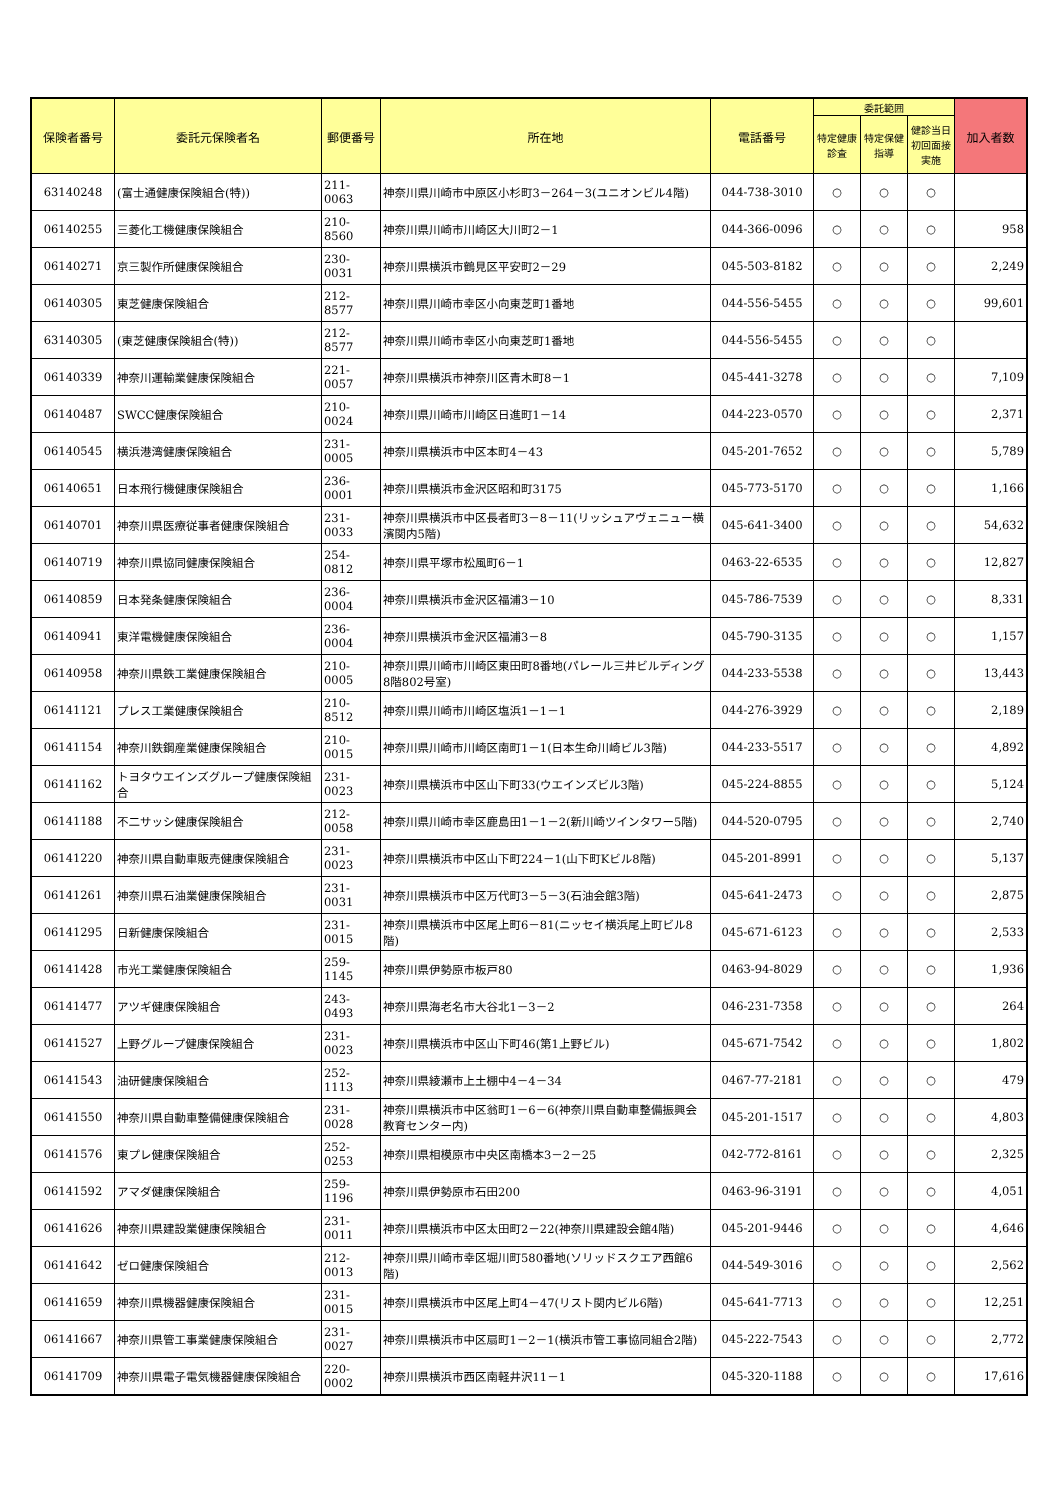| 保険者番号 | 委託元保険者名 | 郵便番号 | 所在地 | 電話番号 | 委託範囲 | | | 加入者数 |
| --- | --- | --- | --- | --- | --- | --- | --- | --- |
| | | | | | 特定健康診査 | 特定保健指導 | 健診当日初回面接実施 | |
| 63140248 | (富士通健康保険組合(特)) | 211-0063 | 神奈川県川崎市中原区小杉町3－264－3(ユニオンビル4階) | 044-738-3010 | ○ | ○ | ○ | |
| 06140255 | 三菱化工機健康保険組合 | 210-8560 | 神奈川県川崎市川崎区大川町2－1 | 044-366-0096 | ○ | ○ | ○ | 958 |
| 06140271 | 京三製作所健康保険組合 | 230-0031 | 神奈川県横浜市鶴見区平安町2－29 | 045-503-8182 | ○ | ○ | ○ | 2,249 |
| 06140305 | 東芝健康保険組合 | 212-8577 | 神奈川県川崎市幸区小向東芝町1番地 | 044-556-5455 | ○ | ○ | ○ | 99,601 |
| 63140305 | (東芝健康保険組合(特)) | 212-8577 | 神奈川県川崎市幸区小向東芝町1番地 | 044-556-5455 | ○ | ○ | ○ | |
| 06140339 | 神奈川運輸業健康保険組合 | 221-0057 | 神奈川県横浜市神奈川区青木町8－1 | 045-441-3278 | ○ | ○ | ○ | 7,109 |
| 06140487 | SWCC健康保険組合 | 210-0024 | 神奈川県川崎市川崎区日進町1－14 | 044-223-0570 | ○ | ○ | ○ | 2,371 |
| 06140545 | 横浜港湾健康保険組合 | 231-0005 | 神奈川県横浜市中区本町4－43 | 045-201-7652 | ○ | ○ | ○ | 5,789 |
| 06140651 | 日本飛行機健康保険組合 | 236-0001 | 神奈川県横浜市金沢区昭和町3175 | 045-773-5170 | ○ | ○ | ○ | 1,166 |
| 06140701 | 神奈川県医療従事者健康保険組合 | 231-0033 | 神奈川県横浜市中区長者町3－8－11(リッシュアヴェニュー横濱関内5階) | 045-641-3400 | ○ | ○ | ○ | 54,632 |
| 06140719 | 神奈川県協同健康保険組合 | 254-0812 | 神奈川県平塚市松風町6－1 | 0463-22-6535 | ○ | ○ | ○ | 12,827 |
| 06140859 | 日本発条健康保険組合 | 236-0004 | 神奈川県横浜市金沢区福浦3－10 | 045-786-7539 | ○ | ○ | ○ | 8,331 |
| 06140941 | 東洋電機健康保険組合 | 236-0004 | 神奈川県横浜市金沢区福浦3－8 | 045-790-3135 | ○ | ○ | ○ | 1,157 |
| 06140958 | 神奈川県鉄工業健康保険組合 | 210-0005 | 神奈川県川崎市川崎区東田町8番地(パレール三井ビルディング8階802号室) | 044-233-5538 | ○ | ○ | ○ | 13,443 |
| 06141121 | プレス工業健康保険組合 | 210-8512 | 神奈川県川崎市川崎区塩浜1－1－1 | 044-276-3929 | ○ | ○ | ○ | 2,189 |
| 06141154 | 神奈川鉄鋼産業健康保険組合 | 210-0015 | 神奈川県川崎市川崎区南町1－1(日本生命川崎ビル3階) | 044-233-5517 | ○ | ○ | ○ | 4,892 |
| 06141162 | トヨタウエインズグループ健康保険組合 | 231-0023 | 神奈川県横浜市中区山下町33(ウエインズビル3階) | 045-224-8855 | ○ | ○ | ○ | 5,124 |
| 06141188 | 不二サッシ健康保険組合 | 212-0058 | 神奈川県川崎市幸区鹿島田1－1－2(新川崎ツインタワー5階) | 044-520-0795 | ○ | ○ | ○ | 2,740 |
| 06141220 | 神奈川県自動車販売健康保険組合 | 231-0023 | 神奈川県横浜市中区山下町224－1(山下町Kビル8階) | 045-201-8991 | ○ | ○ | ○ | 5,137 |
| 06141261 | 神奈川県石油業健康保険組合 | 231-0031 | 神奈川県横浜市中区万代町3－5－3(石油会館3階) | 045-641-2473 | ○ | ○ | ○ | 2,875 |
| 06141295 | 日新健康保険組合 | 231-0015 | 神奈川県横浜市中区尾上町6－81(ニッセイ横浜尾上町ビル8階) | 045-671-6123 | ○ | ○ | ○ | 2,533 |
| 06141428 | 市光工業健康保険組合 | 259-1145 | 神奈川県伊勢原市板戸80 | 0463-94-8029 | ○ | ○ | ○ | 1,936 |
| 06141477 | アツギ健康保険組合 | 243-0493 | 神奈川県海老名市大谷北1－3－2 | 046-231-7358 | ○ | ○ | ○ | 264 |
| 06141527 | 上野グループ健康保険組合 | 231-0023 | 神奈川県横浜市中区山下町46(第1上野ビル) | 045-671-7542 | ○ | ○ | ○ | 1,802 |
| 06141543 | 油研健康保険組合 | 252-1113 | 神奈川県綾瀬市上土棚中4－4－34 | 0467-77-2181 | ○ | ○ | ○ | 479 |
| 06141550 | 神奈川県自動車整備健康保険組合 | 231-0028 | 神奈川県横浜市中区翁町1－6－6(神奈川県自動車整備振興会教育センター内) | 045-201-1517 | ○ | ○ | ○ | 4,803 |
| 06141576 | 東プレ健康保険組合 | 252-0253 | 神奈川県相模原市中央区南橋本3－2－25 | 042-772-8161 | ○ | ○ | ○ | 2,325 |
| 06141592 | アマダ健康保険組合 | 259-1196 | 神奈川県伊勢原市石田200 | 0463-96-3191 | ○ | ○ | ○ | 4,051 |
| 06141626 | 神奈川県建設業健康保険組合 | 231-0011 | 神奈川県横浜市中区太田町2－22(神奈川県建設会館4階) | 045-201-9446 | ○ | ○ | ○ | 4,646 |
| 06141642 | ゼロ健康保険組合 | 212-0013 | 神奈川県川崎市幸区堀川町580番地(ソリッドスクエア西館6階) | 044-549-3016 | ○ | ○ | ○ | 2,562 |
| 06141659 | 神奈川県機器健康保険組合 | 231-0015 | 神奈川県横浜市中区尾上町4－47(リスト関内ビル6階) | 045-641-7713 | ○ | ○ | ○ | 12,251 |
| 06141667 | 神奈川県管工事業健康保険組合 | 231-0027 | 神奈川県横浜市中区扇町1－2－1(横浜市管工事協同組合2階) | 045-222-7543 | ○ | ○ | ○ | 2,772 |
| 06141709 | 神奈川県電子電気機器健康保険組合 | 220-0002 | 神奈川県横浜市西区南軽井沢11－1 | 045-320-1188 | ○ | ○ | ○ | 17,616 |